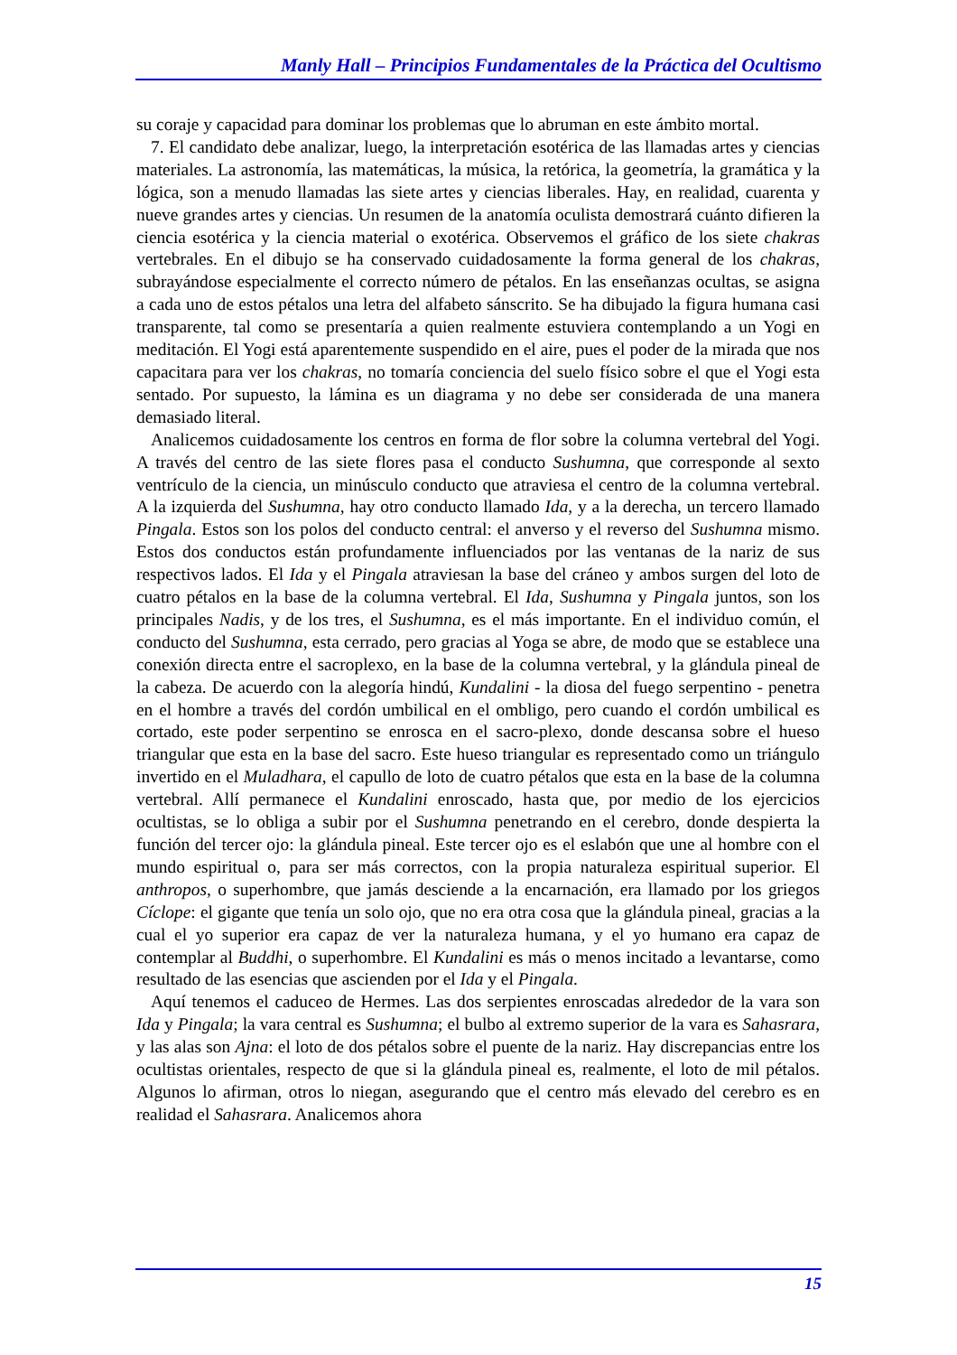Manly Hall – Principios Fundamentales de la Práctica del Ocultismo
su coraje y capacidad para dominar los problemas que lo abruman en este ámbito mortal.
7. El candidato debe analizar, luego, la interpretación esotérica de las llamadas artes y ciencias materiales. La astronomía, las matemáticas, la música, la retórica, la geometría, la gramática y la lógica, son a menudo llamadas las siete artes y ciencias liberales. Hay, en realidad, cuarenta y nueve grandes artes y ciencias. Un resumen de la anatomía oculista demostrará cuánto difieren la ciencia esotérica y la ciencia material o exotérica. Observemos el gráfico de los siete chakras vertebrales. En el dibujo se ha conservado cuidadosamente la forma general de los chakras, subrayándose especialmente el correcto número de pétalos. En las enseñanzas ocultas, se asigna a cada uno de estos pétalos una letra del alfabeto sánscrito. Se ha dibujado la figura humana casi transparente, tal como se presentaría a quien realmente estuviera contemplando a un Yogi en meditación. El Yogi está aparentemente suspendido en el aire, pues el poder de la mirada que nos capacitara para ver los chakras, no tomaría conciencia del suelo físico sobre el que el Yogi esta sentado. Por supuesto, la lámina es un diagrama y no debe ser considerada de una manera demasiado literal.
Analicemos cuidadosamente los centros en forma de flor sobre la columna vertebral del Yogi. A través del centro de las siete flores pasa el conducto Sushumna, que corresponde al sexto ventrículo de la ciencia, un minúsculo conducto que atraviesa el centro de la columna vertebral. A la izquierda del Sushumna, hay otro conducto llamado Ida, y a la derecha, un tercero llamado Pingala. Estos son los polos del conducto central: el anverso y el reverso del Sushumna mismo. Estos dos conductos están profundamente influenciados por las ventanas de la nariz de sus respectivos lados. El Ida y el Pingala atraviesan la base del cráneo y ambos surgen del loto de cuatro pétalos en la base de la columna vertebral. El Ida, Sushumna y Pingala juntos, son los principales Nadis, y de los tres, el Sushumna, es el más importante. En el individuo común, el conducto del Sushumna, esta cerrado, pero gracias al Yoga se abre, de modo que se establece una conexión directa entre el sacroplexo, en la base de la columna vertebral, y la glándula pineal de la cabeza. De acuerdo con la alegoría hindú, Kundalini - la diosa del fuego serpentino - penetra en el hombre a través del cordón umbilical en el ombligo, pero cuando el cordón umbilical es cortado, este poder serpentino se enrosca en el sacro-plexo, donde descansa sobre el hueso triangular que esta en la base del sacro. Este hueso triangular es representado como un triángulo invertido en el Muladhara, el capullo de loto de cuatro pétalos que esta en la base de la columna vertebral. Allí permanece el Kundalini enroscado, hasta que, por medio de los ejercicios ocultistas, se lo obliga a subir por el Sushumna penetrando en el cerebro, donde despierta la función del tercer ojo: la glándula pineal. Este tercer ojo es el eslabón que une al hombre con el mundo espiritual o, para ser más correctos, con la propia naturaleza espiritual superior. El anthropos, o superhombre, que jamás desciende a la encarnación, era llamado por los griegos Cíclope: el gigante que tenía un solo ojo, que no era otra cosa que la glándula pineal, gracias a la cual el yo superior era capaz de ver la naturaleza humana, y el yo humano era capaz de contemplar al Buddhi, o superhombre. El Kundalini es más o menos incitado a levantarse, como resultado de las esencias que ascienden por el Ida y el Pingala.
Aquí tenemos el caduceo de Hermes. Las dos serpientes enroscadas alrededor de la vara son Ida y Pingala; la vara central es Sushumna; el bulbo al extremo superior de la vara es Sahasrara, y las alas son Ajna: el loto de dos pétalos sobre el puente de la nariz. Hay discrepancias entre los ocultistas orientales, respecto de que si la glándula pineal es, realmente, el loto de mil pétalos. Algunos lo afirman, otros lo niegan, asegurando que el centro más elevado del cerebro es en realidad el Sahasrara. Analicemos ahora
15